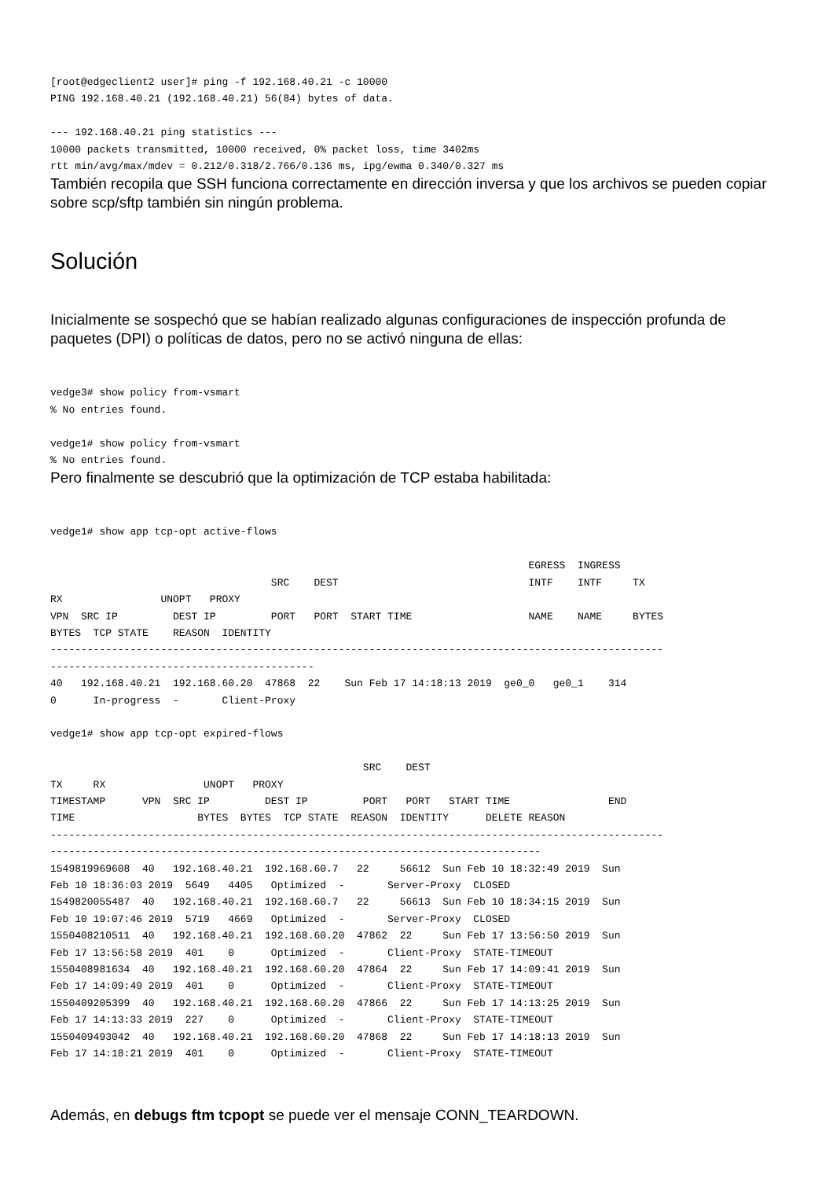[root@edgeclient2 user]# ping -f 192.168.40.21 -c 10000
PING 192.168.40.21 (192.168.40.21) 56(84) bytes of data.

--- 192.168.40.21 ping statistics ---
10000 packets transmitted, 10000 received, 0% packet loss, time 3402ms
rtt min/avg/max/mdev = 0.212/0.318/2.766/0.136 ms, ipg/ewma 0.340/0.327 ms
También recopila que SSH funciona correctamente en dirección inversa y que los archivos se pueden copiar sobre scp/sftp también sin ningún problema.
Solución
Inicialmente se sospechó que se habían realizado algunas configuraciones de inspección profunda de paquetes (DPI) o políticas de datos, pero no se activó ninguna de ellas:
vedge3# show policy from-vsmart
% No entries found.

vedge1# show policy from-vsmart
% No entries found.
Pero finalmente se descubrió que la optimización de TCP estaba habilitada:
vedge1# show app tcp-opt active-flows

                                                                              EGRESS  INGRESS
                                    SRC    DEST                               INTF    INTF     TX
RX                UNOPT   PROXY
VPN  SRC IP         DEST IP         PORT   PORT  START TIME                   NAME    NAME     BYTES
BYTES  TCP STATE    REASON  IDENTITY
----------------------------------------------------------------------------------------------------
-------------------------------------------
40   192.168.40.21  192.168.60.20  47868  22    Sun Feb 17 14:18:13 2019  ge0_0   ge0_1    314
0      In-progress  -       Client-Proxy

vedge1# show app tcp-opt expired-flows

                                                   SRC    DEST
TX     RX                UNOPT   PROXY
TIMESTAMP      VPN  SRC IP         DEST IP         PORT   PORT   START TIME                END
TIME                    BYTES  BYTES  TCP STATE  REASON  IDENTITY      DELETE REASON
----------------------------------------------------------------------------------------------------
--------------------------------------------------------------------------------
1549819969608  40   192.168.40.21  192.168.60.7   22     56612  Sun Feb 10 18:32:49 2019  Sun
Feb 10 18:36:03 2019  5649   4405   Optimized  -       Server-Proxy  CLOSED
1549820055487  40   192.168.40.21  192.168.60.7   22     56613  Sun Feb 10 18:34:15 2019  Sun
Feb 10 19:07:46 2019  5719   4669   Optimized  -       Server-Proxy  CLOSED
1550408210511  40   192.168.40.21  192.168.60.20  47862  22     Sun Feb 17 13:56:50 2019  Sun
Feb 17 13:56:58 2019  401    0      Optimized  -       Client-Proxy  STATE-TIMEOUT
1550408981634  40   192.168.40.21  192.168.60.20  47864  22     Sun Feb 17 14:09:41 2019  Sun
Feb 17 14:09:49 2019  401    0      Optimized  -       Client-Proxy  STATE-TIMEOUT
1550409205399  40   192.168.40.21  192.168.60.20  47866  22     Sun Feb 17 14:13:25 2019  Sun
Feb 17 14:13:33 2019  227    0      Optimized  -       Client-Proxy  STATE-TIMEOUT
1550409493042  40   192.168.40.21  192.168.60.20  47868  22     Sun Feb 17 14:18:13 2019  Sun
Feb 17 14:18:21 2019  401    0      Optimized  -       Client-Proxy  STATE-TIMEOUT
Además, en debugs ftm tcpopt se puede ver el mensaje CONN_TEARDOWN.